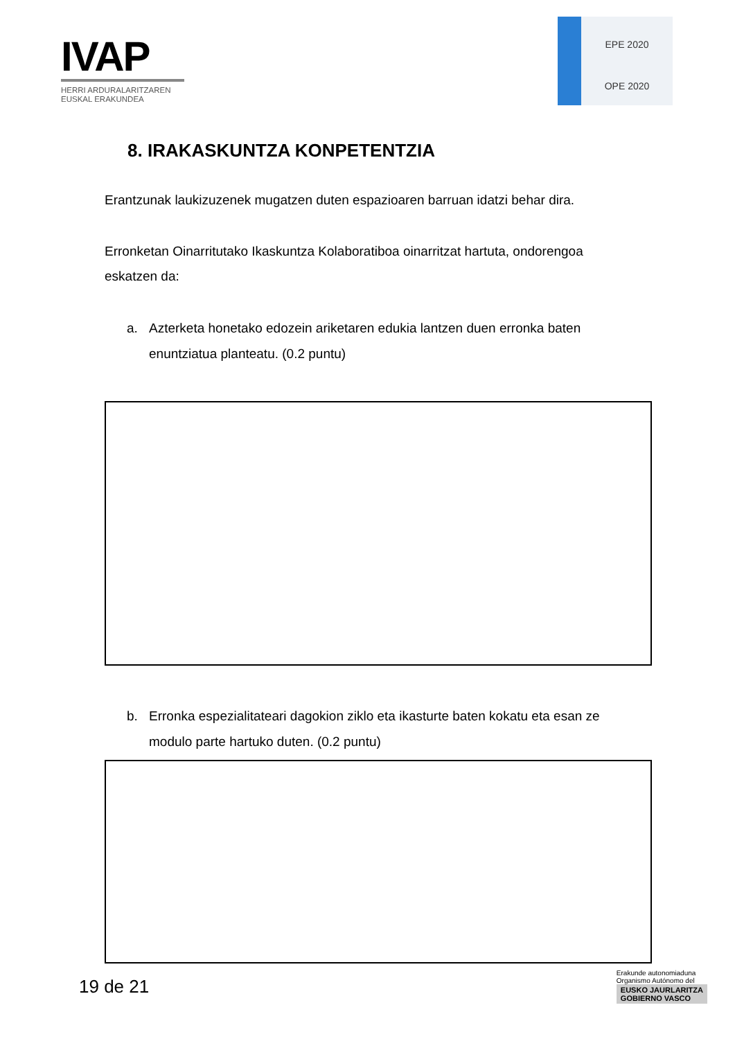IVAP
HERRI ARDURALARITZAREN
EUSKAL ERAKUNDEA
EPE 2020
OPE 2020
8. IRAKASKUNTZA KONPETENTZIA
Erantzunak laukizuzenek mugatzen duten espazioaren barruan idatzi behar dira.
Erronketan Oinarritutako Ikaskuntza Kolaboratiboa oinarritzat hartuta, ondorengoa eskatzen da:
a. Azterketa honetako edozein ariketaren edukia lantzen duen erronka baten enuntziatua planteatu. (0.2 puntu)
b. Erronka espezialitateari dagokion ziklo eta ikasturte baten kokatu eta esan ze modulo parte hartuko duten. (0.2 puntu)
19 de 21
Erakunde autonomiaduna
Organismo Autónomo del
EUSKO JAURLARITZA
GOBIERNO VASCO